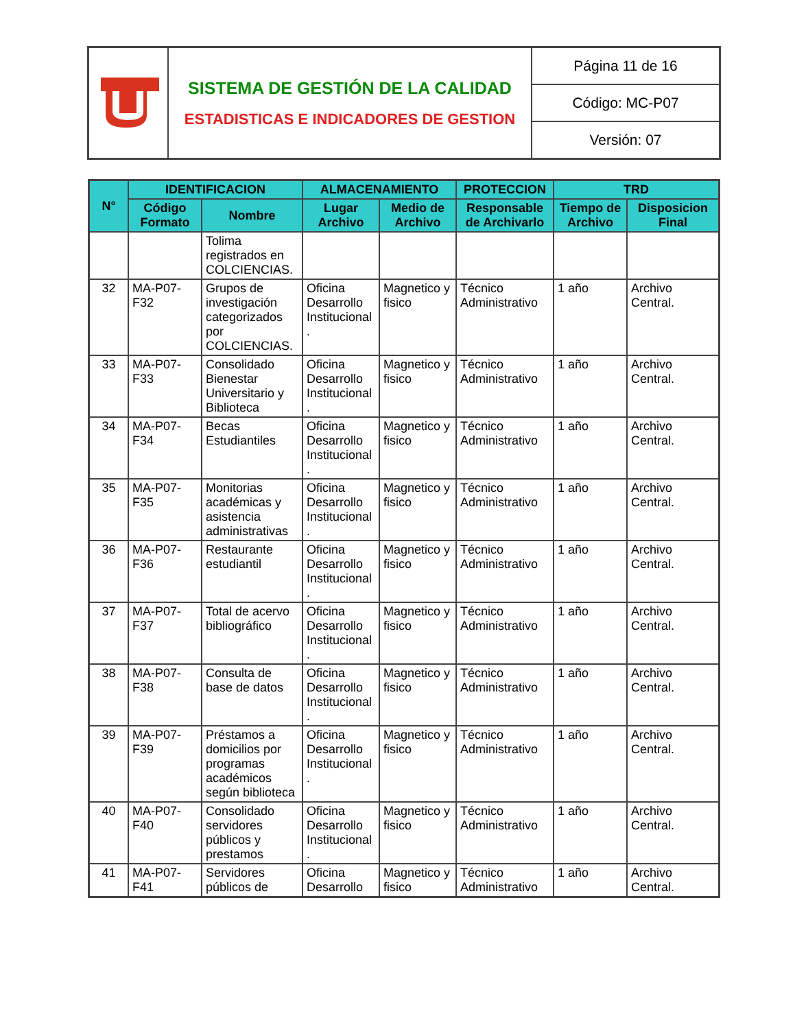| | SISTEMA DE GESTIÓN DE LA CALIDAD ESTADISTICAS E INDICADORES DE GESTION | Página 11 de 16 |
| | | Código: MC-P07 |
| | | Versión: 07 |
| N° | IDENTIFICACION | | ALMACENAMIENTO | | PROTECCION | TRD | |
| --- | --- | --- | --- | --- | --- | --- | --- |
| | Código Formato | Nombre | Lugar Archivo | Medio de Archivo | Responsable de Archivarlo | Tiempo de Archivo | Disposicion Final |
| | | Tolima registrados en COLCIENCIAS. | | | | | |
| 32 | MA-P07-F32 | Grupos de investigación categorizados por COLCIENCIAS. | Oficina Desarrollo Institucional . | Magnetico y fisico | Técnico Administrativo | 1 año | Archivo Central. |
| 33 | MA-P07-F33 | Consolidado Bienestar Universitario y Biblioteca | Oficina Desarrollo Institucional . | Magnetico y fisico | Técnico Administrativo | 1 año | Archivo Central. |
| 34 | MA-P07-F34 | Becas Estudiantiles | Oficina Desarrollo Institucional . | Magnetico y fisico | Técnico Administrativo | 1 año | Archivo Central. |
| 35 | MA-P07-F35 | Monitorias académicas y asistencia administrativas | Oficina Desarrollo Institucional . | Magnetico y fisico | Técnico Administrativo | 1 año | Archivo Central. |
| 36 | MA-P07-F36 | Restaurante estudiantil | Oficina Desarrollo Institucional . | Magnetico y fisico | Técnico Administrativo | 1 año | Archivo Central. |
| 37 | MA-P07-F37 | Total de acervo bibliográfico | Oficina Desarrollo Institucional . | Magnetico y fisico | Técnico Administrativo | 1 año | Archivo Central. |
| 38 | MA-P07-F38 | Consulta de base de datos | Oficina Desarrollo Institucional . | Magnetico y fisico | Técnico Administrativo | 1 año | Archivo Central. |
| 39 | MA-P07-F39 | Préstamos a domicilios por programas académicos según biblioteca | Oficina Desarrollo Institucional . | Magnetico y fisico | Técnico Administrativo | 1 año | Archivo Central. |
| 40 | MA-P07-F40 | Consolidado servidores públicos y prestamos | Oficina Desarrollo Institucional . | Magnetico y fisico | Técnico Administrativo | 1 año | Archivo Central. |
| 41 | MA-P07-F41 | Servidores públicos de | Oficina Desarrollo | Magnetico y fisico | Técnico Administrativo | 1 año | Archivo Central. |